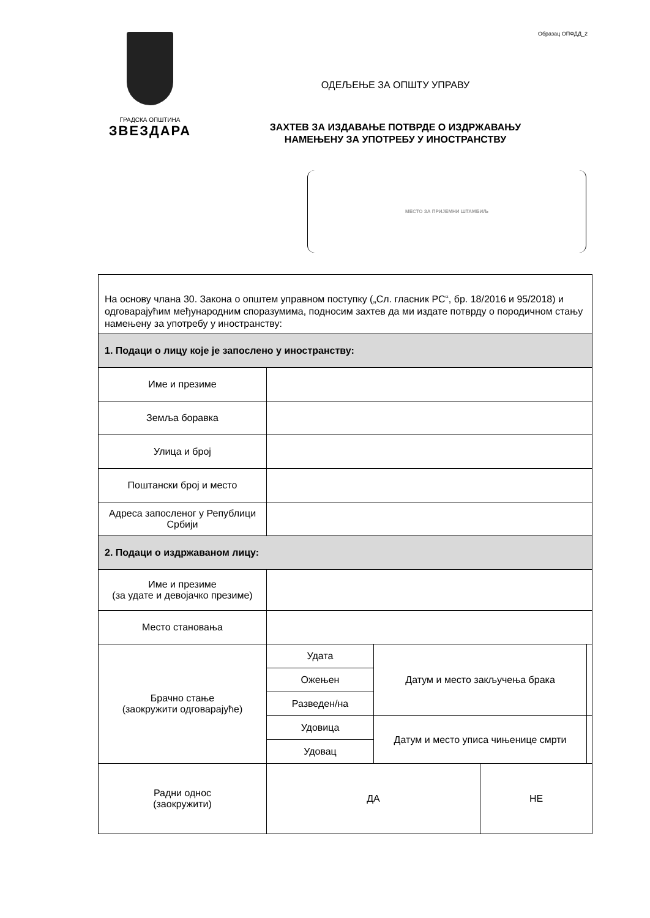Образац ОПФДД_2
ГРАДСКА ОПШТИНА
ЗВЕЗДАРА
ОДЕЉЕЊЕ ЗА ОПШТУ УПРАВУ
ЗАХТЕВ ЗА ИЗДАВАЊЕ ПОТВРДЕ О ИЗДРЖАВАЊУ
НАМЕЊЕНУ ЗА УПОТРЕБУ У ИНОСТРАНСТВУ
МЕСТО ЗА ПРИЈЕМНИ ШТАМБИЉ
| На основу члана 30. Закона о општем управном поступку („Сл. гласник РС“, бр. 18/2016 и 95/2018) и одговарајућим међународним споразумима, подносим захтев да ми издате потврду о породичном стању намењену за употребу у иностранству: | | | | |
| 1. Подаци о лицу које је запослено у иностранству: | | | | |
| Име и презиме | | | | |
| Земља боравка | | | | |
| Улица и број | | | | |
| Поштански број и место | | | | |
| Адреса запосленог у Републици Србији | | | | |
| 2. Подаци о издржаваном лицу: | | | | |
| Име и презиме (за удате и девојачко презиме) | | | | |
| Место становања | | | | |
| Брачно стање (заокружити одговарајуће) | Удата | Датум и место закључења брака | | |
| | Ожењен | | | |
| | Разведен/на | | | |
| | Удовица | Датум и место уписа чињенице смрти | | |
| | Удовац | | | |
| Радни однос (заокружити) | ДА | | НЕ | |